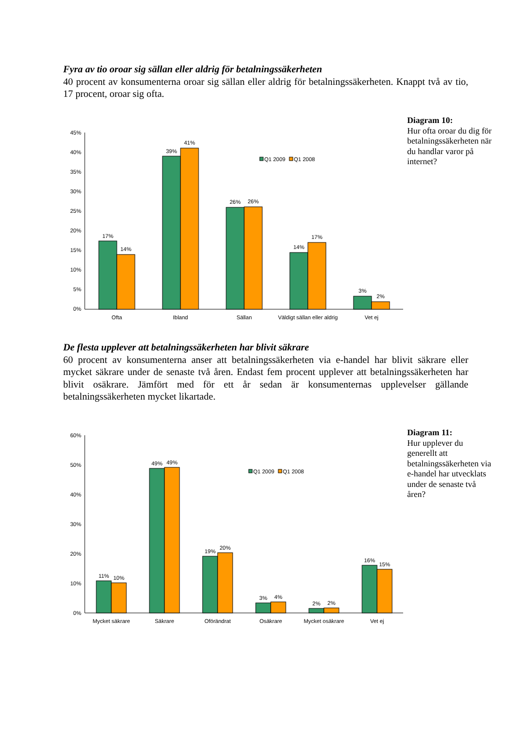Fyra av tio oroar sig sällan eller aldrig för betalningssäkerheten
40 procent av konsumenterna oroar sig sällan eller aldrig för betalningssäkerheten. Knappt två av tio, 17 procent, oroar sig ofta.
Diagram 10:
Hur ofta oroar du dig för betalningssäkerheten när du handlar varor på internet?
45%
40%
35%
30%
25%
20%
15%
10%
5%
0%
17%
14%
39%
41%
26%
26%
14%
17%
3%
2%
Ofta
Ibland
Sällan
Väldigt sällan eller aldrig
Vet ej
Q1 2009
Q1 2008
De flesta upplever att betalningssäkerheten har blivit säkrare
60 procent av konsumenterna anser att betalningssäkerheten via e-handel har blivit säkrare eller mycket säkrare under de senaste två åren. Endast fem procent upplever att betalningssäkerheten har blivit osäkrare. Jämfört med för ett år sedan är konsumenternas upplevelser gällande betalningssäkerheten mycket likartade.
Diagram 11:
Hur upplever du generellt att betalningssäkerheten via e-handel har utvecklats under de senaste två åren?
60%
50%
40%
30%
20%
10%
0%
11%
10%
49%
49%
19%
20%
3%
4%
2%
2%
16%
15%
Mycket säkrare
Säkrare
Oförändrat
Osäkrare
Mycket osäkrare
Vet ej
Q1 2009
Q1 2008